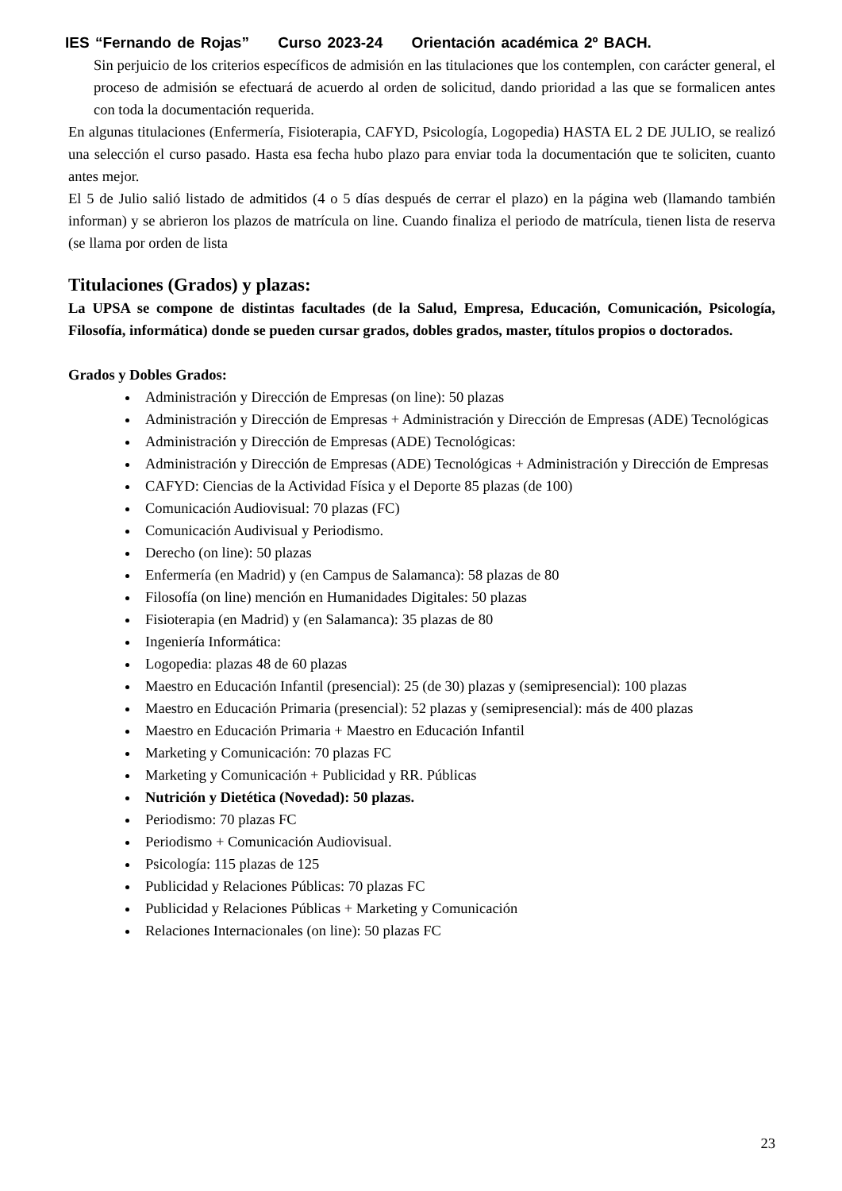IES “Fernando de Rojas” Curso 2023-24 Orientación académica 2º BACH.
Sin perjuicio de los criterios específicos de admisión en las titulaciones que los contemplen, con carácter general, el proceso de admisión se efectuará de acuerdo al orden de solicitud, dando prioridad a las que se formalicen antes con toda la documentación requerida.
En algunas titulaciones (Enfermería, Fisioterapia, CAFYD, Psicología, Logopedia) HASTA EL 2 DE JULIO, se realizó una selección el curso pasado. Hasta esa fecha hubo plazo para enviar toda la documentación que te soliciten, cuanto antes mejor.
El 5 de Julio salió listado de admitidos (4 o 5 días después de cerrar el plazo) en la página web (llamando también informan) y se abrieron los plazos de matrícula on line. Cuando finaliza el periodo de matrícula, tienen lista de reserva (se llama por orden de lista
Titulaciones (Grados) y plazas:
La UPSA se compone de distintas facultades (de la Salud, Empresa, Educación, Comunicación, Psicología, Filosofía, informática) donde se pueden cursar grados, dobles grados, master, títulos propios o doctorados.
Grados y Dobles Grados:
Administración y Dirección de Empresas (on line): 50 plazas
Administración y Dirección de Empresas + Administración y Dirección de Empresas (ADE) Tecnológicas
Administración y Dirección de Empresas (ADE) Tecnológicas:
Administración y Dirección de Empresas (ADE) Tecnológicas + Administración y Dirección de Empresas
CAFYD: Ciencias de la Actividad Física y el Deporte 85 plazas (de 100)
Comunicación Audiovisual: 70 plazas (FC)
Comunicación Audivisual y Periodismo.
Derecho (on line): 50 plazas
Enfermería (en Madrid) y (en Campus de Salamanca): 58 plazas de 80
Filosofía (on line) mención en Humanidades Digitales: 50 plazas
Fisioterapia (en Madrid) y (en Salamanca): 35 plazas de 80
Ingeniería Informática:
Logopedia: plazas 48 de 60 plazas
Maestro en Educación Infantil (presencial): 25 (de 30) plazas y (semipresencial): 100 plazas
Maestro en Educación Primaria (presencial): 52 plazas y (semipresencial): más de 400 plazas
Maestro en Educación Primaria + Maestro en Educación Infantil
Marketing y Comunicación: 70 plazas FC
Marketing y Comunicación + Publicidad y RR. Públicas
Nutrición y Dietética (Novedad): 50 plazas.
Periodismo: 70 plazas FC
Periodismo + Comunicación Audiovisual.
Psicología: 115 plazas de 125
Publicidad y Relaciones Públicas: 70 plazas FC
Publicidad y Relaciones Públicas + Marketing y Comunicación
Relaciones Internacionales (on line): 50 plazas FC
23